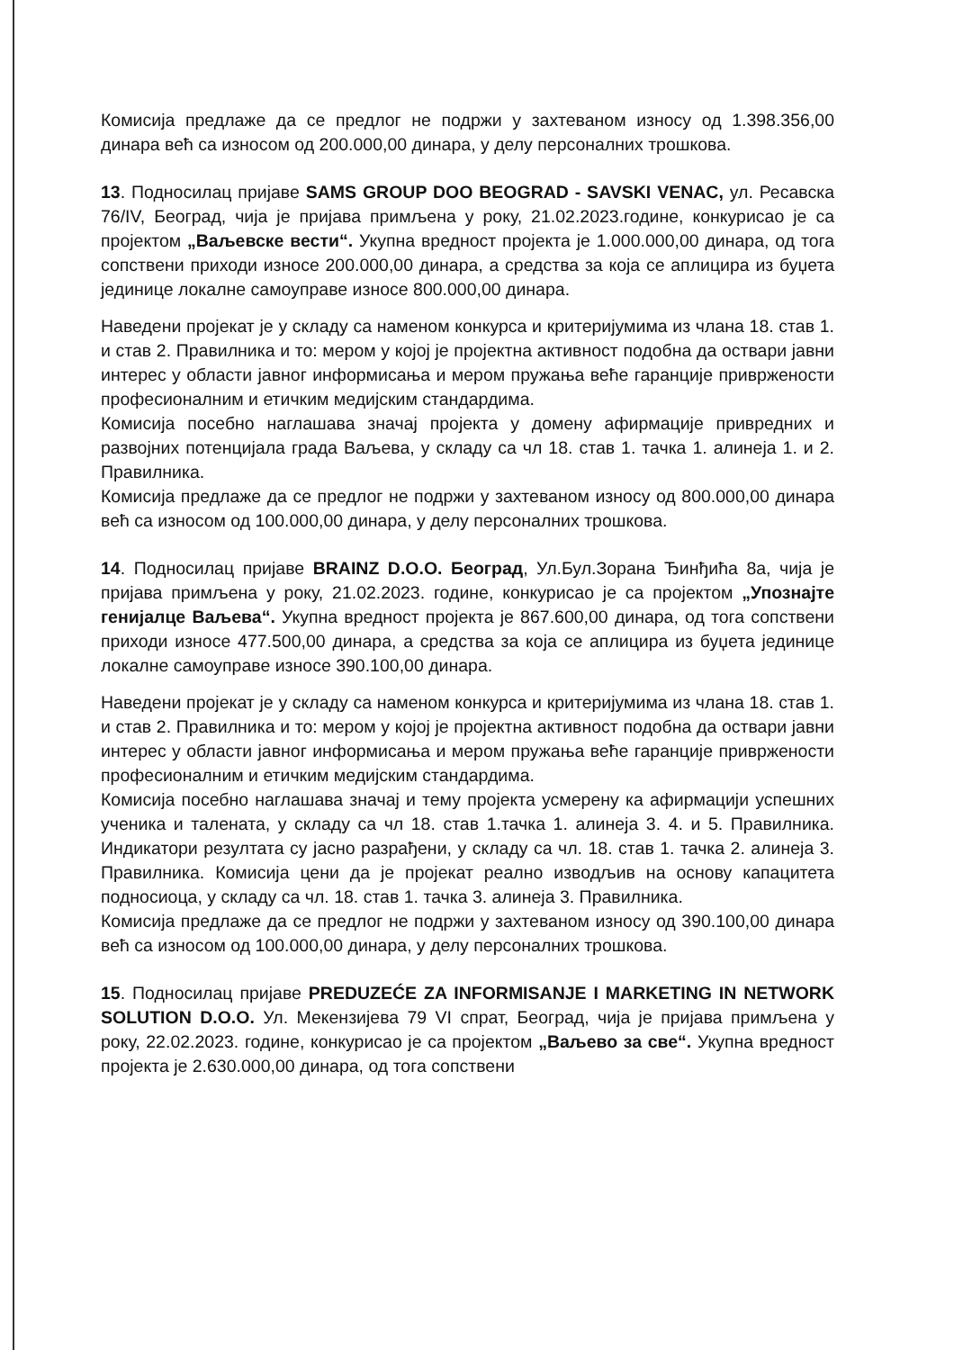Комисија предлаже да се предлог не подржи у захтеваном износу од 1.398.356,00 динара већ са износом од 200.000,00 динара, у делу персоналних трошкова.
13. Подносилац пријаве SAMS GROUP DOO BEOGRAD - SAVSKI VENAC, ул. Ресавска 76/IV, Београд, чија је пријава примљена у року, 21.02.2023.године, конкурисао је са пројектом „Ваљевске вести“. Укупна вредност пројекта је 1.000.000,00 динара, од тога сопствени приходи износе 200.000,00 динара, а средства за која се аплицира из буџета јединице локалне самоуправе износе 800.000,00 динара.
Наведени пројекат је у складу са наменом конкурса и критеријумима из члана 18. став 1. и став 2. Правилника и то: мером у којој је пројектна активност подобна да оствари јавни интерес у области јавног информисања и мером пружања веће гаранције привржености професионалним и етичким медијским стандардима.
Комисија посебно наглашава значај пројекта у домену афирмације привредних и развојних потенцијала града Ваљева, у складу са чл 18. став 1. тачка 1. алинеја 1. и 2. Правилника.
Комисија предлаже да се предлог не подржи у захтеваном износу од 800.000,00 динара већ са износом од 100.000,00 динара, у делу персоналних трошкова.
14. Подносилац пријаве BRAINZ D.O.O. Београд, Ул.Бул.Зорана Ђинђића 8а, чија је пријава примљена у року, 21.02.2023. године, конкурисао је са пројектом „Упознајте генијалце Ваљева“. Укупна вредност пројекта је 867.600,00 динара, од тога сопствени приходи износе 477.500,00 динара, а средства за која се аплицира из буџета јединице локалне самоуправе износе 390.100,00 динара.
Наведени пројекат је у складу са наменом конкурса и критеријумима из члана 18. став 1. и став 2. Правилника и то: мером у којој је пројектна активност подобна да оствари јавни интерес у области јавног информисања и мером пружања веће гаранције привржености професионалним и етичким медијским стандардима.
Комисија посебно наглашава значај и тему пројекта усмерену ка афирмацији успешних ученика и талената, у складу са чл 18. став 1.тачка 1. алинеја 3. 4. и 5. Правилника. Индикатори резултата су јасно разрађени, у складу са чл. 18. став 1. тачка 2. алинеја 3. Правилника. Комисија цени да је пројекат реално изводљив на основу капацитета подносиоца, у складу са чл. 18. став 1. тачка 3. алинеја 3. Правилника.
Комисија предлаже да се предлог не подржи у захтеваном износу од 390.100,00 динара већ са износом од 100.000,00 динара, у делу персоналних трошкова.
15. Подносилац пријаве PREDUZEĆE ZA INFORMISANJE I MARKETING IN NETWORK SOLUTION D.O.O. Ул. Мекензијева 79 VI спрат, Београд, чија је пријава примљена у року, 22.02.2023. године, конкурисао је са пројектом „Ваљево за све“. Укупна вредност пројекта је 2.630.000,00 динара, од тога сопствени